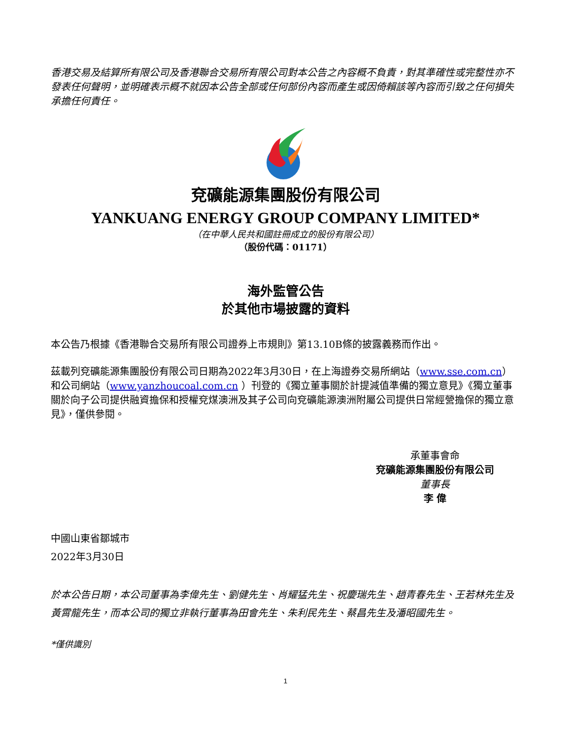香港交易及結算所有限公司及香港聯合交易所有限公司對本公告之內容概不負責，對其準確性或完整性亦不發表任何聲明，並明確表示概不就因本公告全部或任何部份內容而產生或因倚賴該等內容而引致之任何損失承擔任何責任。
兗礦能源集團股份有限公司
YANKUANG ENERGY GROUP COMPANY LIMITED*
（在中華人民共和國註冊成立的股份有限公司）
（股份代碼：01171）
海外監管公告
於其他市場披露的資料
本公告乃根據《香港聯合交易所有限公司證券上市規則》第13.10B條的披露義務而作出。
茲載列兗礦能源集團股份有限公司日期為2022年3月30日，在上海證券交易所網站（www.sse.com.cn）和公司網站（www.yanzhoucoal.com.cn ）刊登的《獨立董事關於計提減值準備的獨立意見》《獨立董事關於向子公司提供融資擔保和授權兗煤澳洲及其子公司向兗礦能源澳洲附屬公司提供日常經營擔保的獨立意見》，僅供參閱。
承董事會命
兗礦能源集團股份有限公司
董事長
李 偉
中國山東省鄒城市
2022年3月30日
於本公告日期，本公司董事為李偉先生、劉健先生、肖耀猛先生、祝慶瑞先生、趙青春先生、王若林先生及黃霄龍先生，而本公司的獨立非執行董事為田會先生、朱利民先生、蔡昌先生及潘昭國先生。
*僅供識別
1